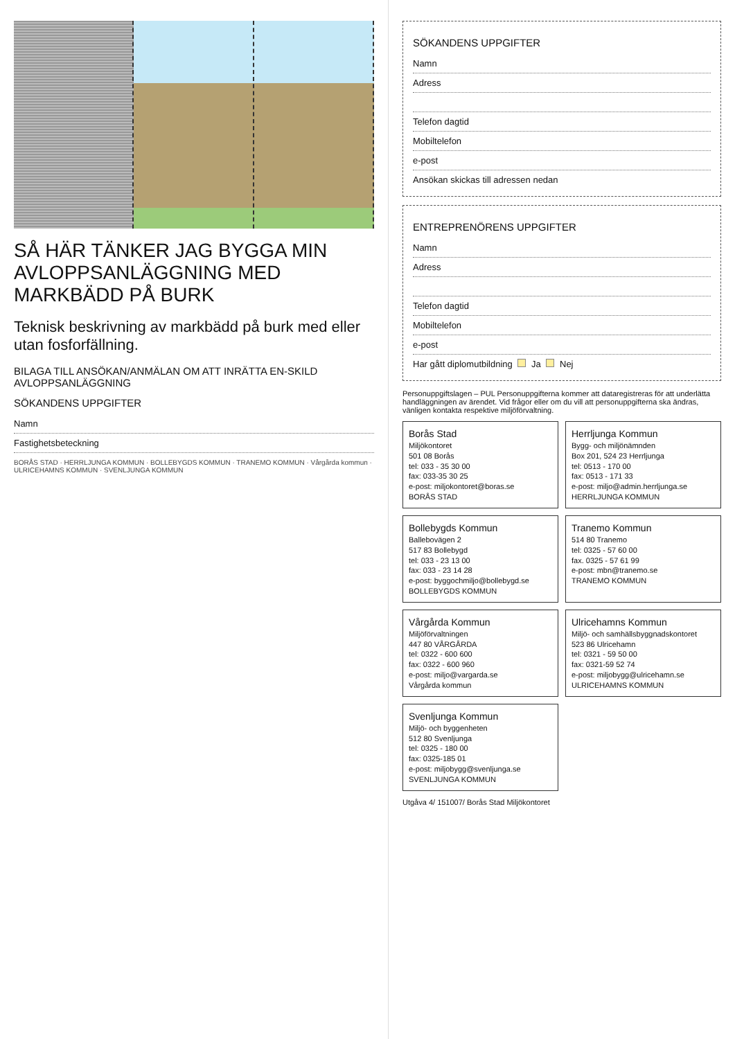SÅ HÄR TÄNKER JAG BYGGA MIN AVLOPPSANLÄGGNING MED MARKBÄDD PÅ BURK
Teknisk beskrivning av markbädd på burk med eller utan fosforfällning.
BILAGA TILL ANSÖKAN/ANMÄLAN OM ATT INRÄTTA EN-SKILD AVLOPPSANLÄGGNING
SÖKANDENS UPPGIFTER
Namn
Fastighetsbeteckning
BORÅS STAD · HERRLJUNGA KOMMUN · BOLLEBYGDS KOMMUN · TRANEMO KOMMUN · Vårgårda kommun · ULRICEHAMNS KOMMUN · SVENLJUNGA KOMMUN
SÖKANDENS UPPGIFTER
Namn
Adress
Telefon dagtid
Mobiltelefon
e-post
Ansökan skickas till adressen nedan
ENTREPRENÖRENS UPPGIFTER
Namn
Adress
Telefon dagtid
Mobiltelefon
e-post
Har gått diplomutbildning Ja Nej
Personuppgiftslagen – PUL Personuppgifterna kommer att dataregistreras för att underlätta handläggningen av ärendet. Vid frågor eller om du vill att personuppgifterna ska ändras, vänligen kontakta respektive miljöförvaltning.
Borås Stad
Miljökontoret
501 08 Borås
tel: 033 - 35 30 00
fax: 033-35 30 25
e-post: miljokontoret@boras.se
BORÅS STAD
Herrljunga Kommun
Bygg- och miljönämnden
Box 201, 524 23 Herrljunga
tel: 0513 - 170 00
fax: 0513 - 171 33
e-post: miljo@admin.herrljunga.se
HERRLJUNGA KOMMUN
Bollebygds Kommun
Ballebovägen 2
517 83 Bollebygd
tel: 033 - 23 13 00
fax: 033 - 23 14 28
e-post: byggochmiljo@bollebygd.se
BOLLEBYGDS KOMMUN
Tranemo Kommun
514 80 Tranemo
tel: 0325 - 57 60 00
fax. 0325 - 57 61 99
e-post: mbn@tranemo.se
TRANEMO KOMMUN
Vårgårda Kommun
Miljöförvaltningen
447 80 VÅRGÅRDA
tel: 0322 - 600 600
fax: 0322 - 600 960
e-post: miljo@vargarda.se
Vårgårda kommun
Ulricehamns Kommun
Miljö- och samhällsbyggnadskontoret
523 86 Ulricehamn
tel: 0321 - 59 50 00
fax: 0321-59 52 74
e-post: miljobygg@ulricehamn.se
ULRICEHAMNS KOMMUN
Svenljunga Kommun
Miljö- och byggenheten
512 80 Svenljunga
tel: 0325 - 180 00
fax: 0325-185 01
e-post: miljobygg@svenljunga.se
SVENLJUNGA KOMMUN
Utgåva 4/ 151007/ Borås Stad Miljökontoret